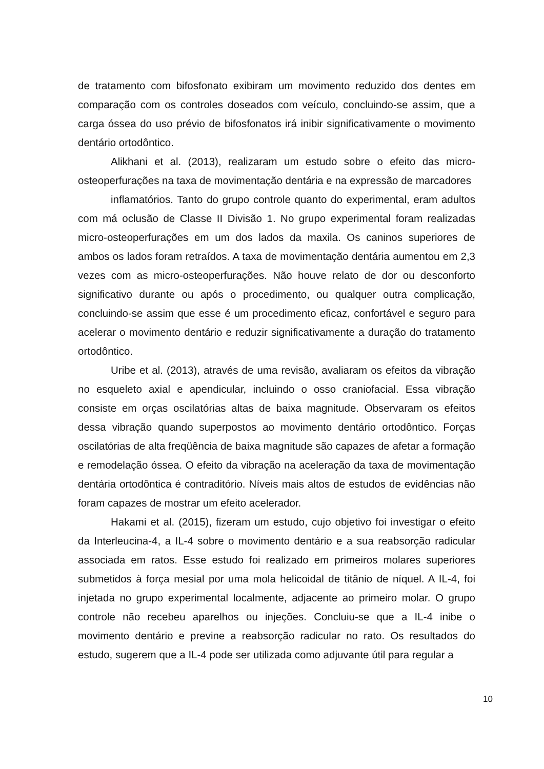de tratamento com bifosfonato exibiram um movimento reduzido dos dentes em comparação com os controles doseados com veículo, concluindo-se assim, que a carga óssea do uso prévio de bifosfonatos irá inibir significativamente o movimento dentário ortodôntico.
Alikhani et al. (2013), realizaram um estudo sobre o efeito das micro-osteoperfurações na taxa de movimentação dentária e na expressão de marcadores
inflamatórios. Tanto do grupo controle quanto do experimental, eram adultos com má oclusão de Classe II Divisão 1. No grupo experimental foram realizadas micro-osteoperfurações em um dos lados da maxila. Os caninos superiores de ambos os lados foram retraídos. A taxa de movimentação dentária aumentou em 2,3 vezes com as micro-osteoperfurações. Não houve relato de dor ou desconforto significativo durante ou após o procedimento, ou qualquer outra complicação, concluindo-se assim que esse é um procedimento eficaz, confortável e seguro para acelerar o movimento dentário e reduzir significativamente a duração do tratamento ortodôntico.
Uribe et al. (2013), através de uma revisão, avaliaram os efeitos da vibração no esqueleto axial e apendicular, incluindo o osso craniofacial. Essa vibração consiste em orças oscilatórias altas de baixa magnitude. Observaram os efeitos dessa vibração quando superpostos ao movimento dentário ortodôntico. Forças oscilatórias de alta freqüência de baixa magnitude são capazes de afetar a formação e remodelação óssea. O efeito da vibração na aceleração da taxa de movimentação dentária ortodôntica é contraditório. Níveis mais altos de estudos de evidências não foram capazes de mostrar um efeito acelerador.
Hakami et al. (2015), fizeram um estudo, cujo objetivo foi investigar o efeito da Interleucina-4, a IL-4 sobre o movimento dentário e a sua reabsorção radicular associada em ratos. Esse estudo foi realizado em primeiros molares superiores submetidos à força mesial por uma mola helicoidal de titânio de níquel. A IL-4, foi injetada no grupo experimental localmente, adjacente ao primeiro molar. O grupo controle não recebeu aparelhos ou injeções. Concluiu-se que a IL-4 inibe o movimento dentário e previne a reabsorção radicular no rato. Os resultados do estudo, sugerem que a IL-4 pode ser utilizada como adjuvante útil para regular a
10